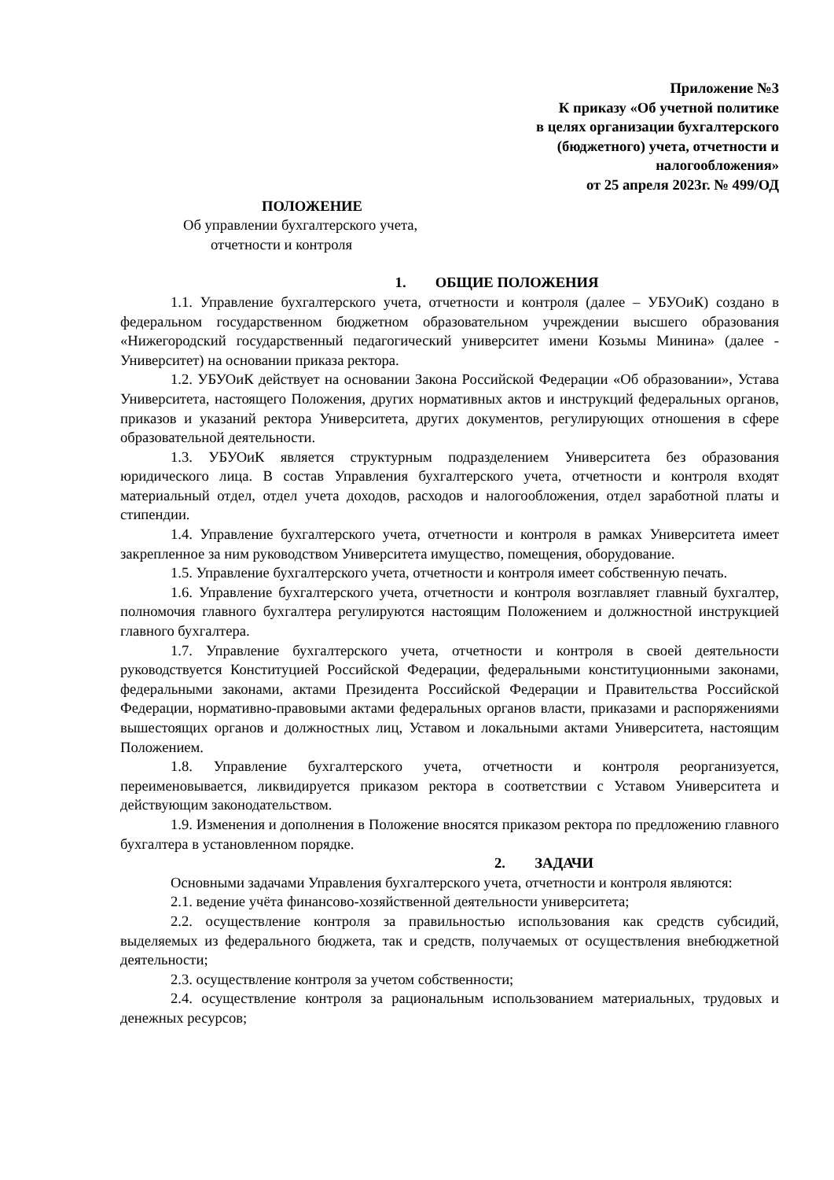Приложение №3
К приказу «Об учетной политике
в целях организации бухгалтерского
(бюджетного) учета, отчетности и
налогообложения»
от 25 апреля 2023г. № 499/ОД
ПОЛОЖЕНИЕ
Об управлении бухгалтерского учета,
отчетности и контроля
1. ОБЩИЕ ПОЛОЖЕНИЯ
1.1. Управление бухгалтерского учета, отчетности и контроля (далее – УБУОиК) создано в федеральном государственном бюджетном образовательном учреждении высшего образования «Нижегородский государственный педагогический университет имени Козьмы Минина» (далее - Университет) на основании приказа ректора.
1.2. УБУОиК действует на основании Закона Российской Федерации «Об образовании», Устава Университета, настоящего Положения, других нормативных актов и инструкций федеральных органов, приказов и указаний ректора Университета, других документов, регулирующих отношения в сфере образовательной деятельности.
1.3. УБУОиК является структурным подразделением Университета без образования юридического лица. В состав Управления бухгалтерского учета, отчетности и контроля входят материальный отдел, отдел учета доходов, расходов и налогообложения, отдел заработной платы и стипендии.
1.4. Управление бухгалтерского учета, отчетности и контроля в рамках Университета имеет закрепленное за ним руководством Университета имущество, помещения, оборудование.
1.5. Управление бухгалтерского учета, отчетности и контроля имеет собственную печать.
1.6. Управление бухгалтерского учета, отчетности и контроля возглавляет главный бухгалтер, полномочия главного бухгалтера регулируются настоящим Положением и должностной инструкцией главного бухгалтера.
1.7. Управление бухгалтерского учета, отчетности и контроля в своей деятельности руководствуется Конституцией Российской Федерации, федеральными конституционными законами, федеральными законами, актами Президента Российской Федерации и Правительства Российской Федерации, нормативно-правовыми актами федеральных органов власти, приказами и распоряжениями вышестоящих органов и должностных лиц, Уставом и локальными актами Университета, настоящим Положением.
1.8. Управление бухгалтерского учета, отчетности и контроля реорганизуется, переименовывается, ликвидируется приказом ректора в соответствии с Уставом Университета и действующим законодательством.
1.9. Изменения и дополнения в Положение вносятся приказом ректора по предложению главного бухгалтера в установленном порядке.
2. ЗАДАЧИ
Основными задачами Управления бухгалтерского учета, отчетности и контроля являются:
2.1. ведение учёта финансово-хозяйственной деятельности университета;
2.2. осуществление контроля за правильностью использования как средств субсидий, выделяемых из федерального бюджета, так и средств, получаемых от осуществления внебюджетной деятельности;
2.3. осуществление контроля за учетом собственности;
2.4. осуществление контроля за рациональным использованием материальных, трудовых и денежных ресурсов;